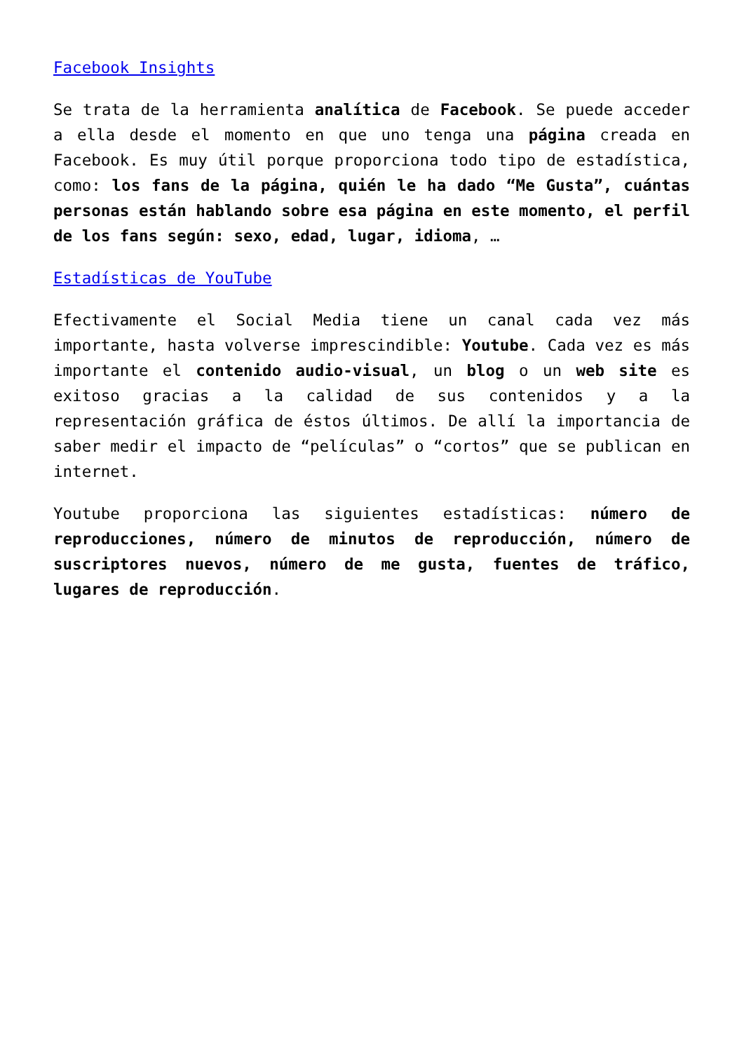Facebook Insights
Se trata de la herramienta analítica de Facebook. Se puede acceder a ella desde el momento en que uno tenga una página creada en Facebook. Es muy útil porque proporciona todo tipo de estadística, como: los fans de la página, quién le ha dado “Me Gusta”, cuántas personas están hablando sobre esa página en este momento, el perfil de los fans según: sexo, edad, lugar, idioma, …
Estadísticas de YouTube
Efectivamente el Social Media tiene un canal cada vez más importante, hasta volverse imprescindible: Youtube. Cada vez es más importante el contenido audio-visual, un blog o un web site es exitoso gracias a la calidad de sus contenidos y a la representación gráfica de éstos últimos. De allí la importancia de saber medir el impacto de “películas” o “cortos” que se publican en internet.
Youtube proporciona las siguientes estadísticas: número de reproducciones, número de minutos de reproducción, número de suscriptores nuevos, número de me gusta, fuentes de tráfico, lugares de reproducción.